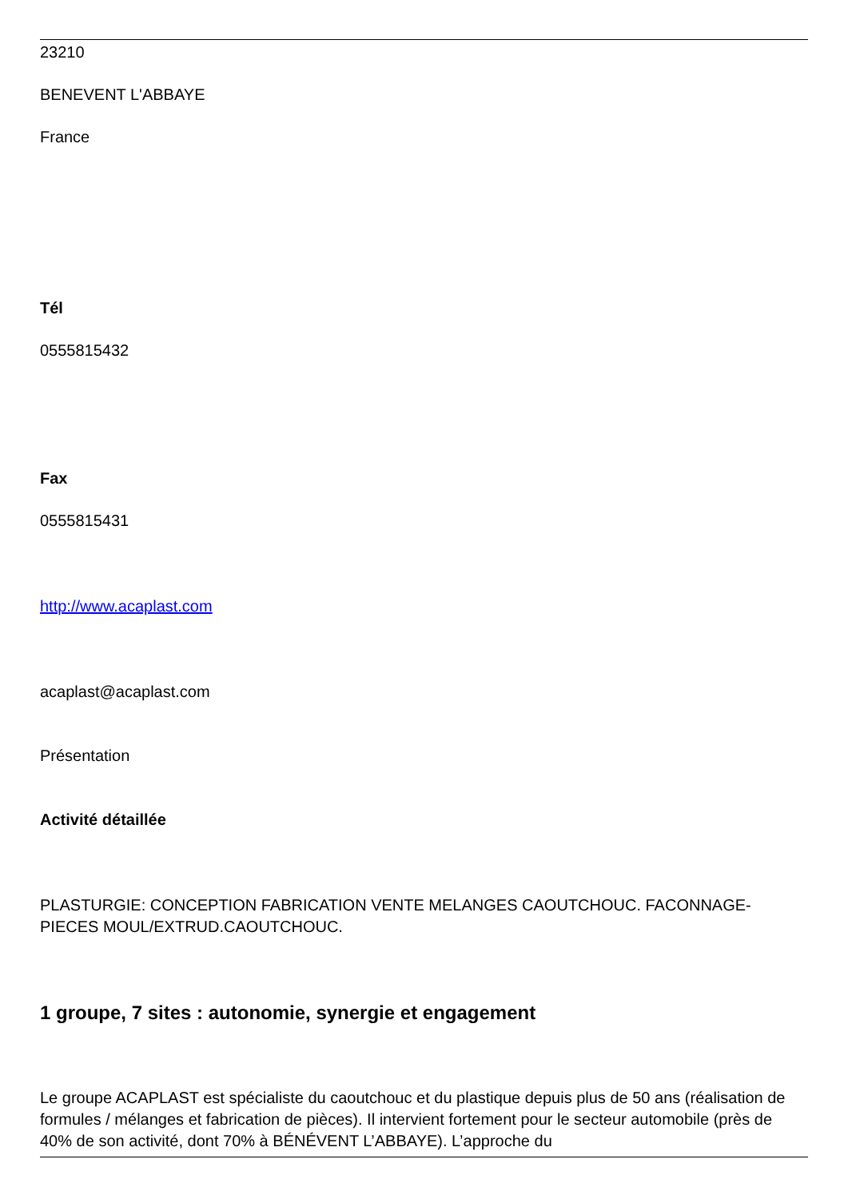23210
BENEVENT L'ABBAYE
France
Tél
0555815432
Fax
0555815431
http://www.acaplast.com
acaplast@acaplast.com
Présentation
Activité détaillée
PLASTURGIE: CONCEPTION FABRICATION VENTE MELANGES CAOUTCHOUC. FACONNAGE-PIECES MOUL/EXTRUD.CAOUTCHOUC.
1 groupe, 7 sites : autonomie, synergie et engagement
Le groupe ACAPLAST est spécialiste du caoutchouc et du plastique depuis plus de 50 ans (réalisation de formules / mélanges et fabrication de pièces). Il intervient fortement pour le secteur automobile (près de 40% de son activité, dont 70% à BÉNÉVENT L’ABBAYE). L’approche du